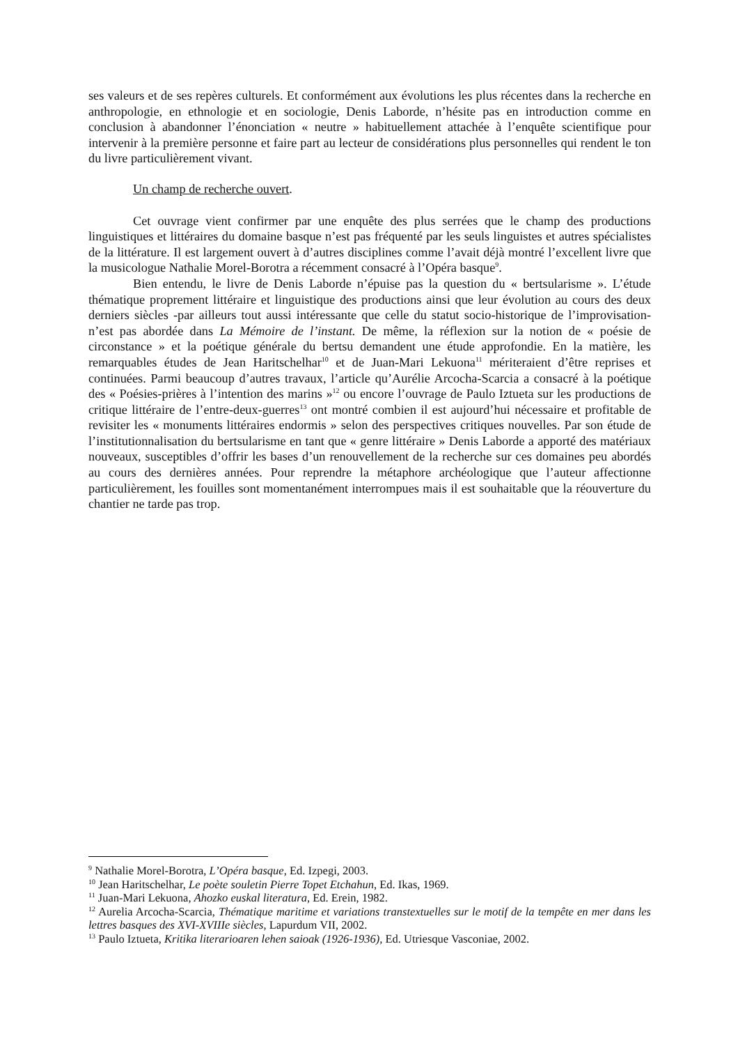ses valeurs et de ses repères culturels. Et conformément aux évolutions les plus récentes dans la recherche en anthropologie, en ethnologie et en sociologie, Denis Laborde, n’hésite pas en introduction comme en conclusion à abandonner l’énonciation « neutre » habituellement attachée à l’enquête scientifique pour intervenir à la première personne et faire part au lecteur de considérations plus personnelles qui rendent le ton du livre particulièrement vivant.
Un champ de recherche ouvert.
Cet ouvrage vient confirmer par une enquête des plus serrées que le champ des productions linguistiques et littéraires du domaine basque n’est pas fréquenté par les seuls linguistes et autres spécialistes de la littérature. Il est largement ouvert à d’autres disciplines comme l’avait déjà montré l’excellent livre que la musicologue Nathalie Morel-Borotra a récemment consacré à l’Opéra basque<sup>9</sup>.
Bien entendu, le livre de Denis Laborde n’épuise pas la question du « bertsularisme ». L’étude thématique proprement littéraire et linguistique des productions ainsi que leur évolution au cours des deux derniers siècles -par ailleurs tout aussi intéressante que celle du statut socio-historique de l’improvisation- n’est pas abordée dans La Mémoire de l’instant. De même, la réflexion sur la notion de « poésie de circonstance » et la poétique générale du bertsu demandent une étude approfondie. En la matière, les remarquables études de Jean Haritschelhar<sup>10</sup> et de Juan-Mari Lekuona<sup>11</sup> mériteraient d’être reprises et continuées. Parmi beaucoup d’autres travaux, l’article qu’Aurélie Arcocha-Scarcia a consacré à la poétique des « Poésies-prières à l’intention des marins »<sup>12</sup> ou encore l’ouvrage de Paulo Iztueta sur les productions de critique littéraire de l’entre-deux-guerres<sup>13</sup> ont montré combien il est aujourd’hui nécessaire et profitable de revisiter les « monuments littéraires endormis » selon des perspectives critiques nouvelles. Par son étude de l’institutionnalisation du bertsularisme en tant que « genre littéraire » Denis Laborde a apporté des matériaux nouveaux, susceptibles d’offrir les bases d’un renouvellement de la recherche sur ces domaines peu abordés au cours des dernières années. Pour reprendre la métaphore archéologique que l’auteur affectionne particulièrement, les fouilles sont momentanément interrompues mais il est souhaitable que la réouverture du chantier ne tarde pas trop.
<sup>9</sup> Nathalie Morel-Borotra, L’Opéra basque, Ed. Izpegi, 2003.
<sup>10</sup> Jean Haritschelhar, Le poète souletin Pierre Topet Etchahun, Ed. Ikas, 1969.
<sup>11</sup> Juan-Mari Lekuona, Ahozko euskal literatura, Ed. Erein, 1982.
<sup>12</sup> Aurelia Arcocha-Scarcia, Thématique maritime et variations transtextuelles sur le motif de la tempête en mer dans les lettres basques des XVI-XVIIIe siècles, Lapurdum VII, 2002.
<sup>13</sup> Paulo Iztueta, Kritika literarioaren lehen saioak (1926-1936), Ed. Utriesque Vasconiae, 2002.